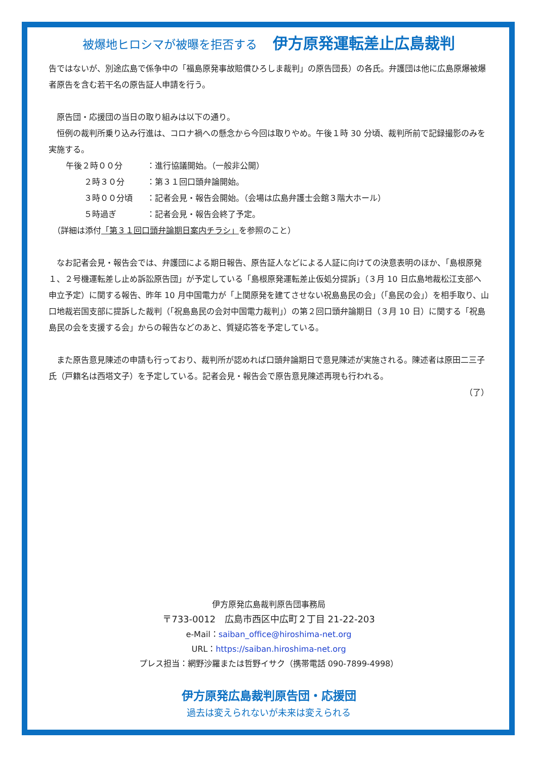被爆地ヒロシマが被曝を拒否する 伊方原発運転差止広島裁判
告ではないが、別途広島で係争中の「福島原発事故賠償ひろしま裁判」の原告団長）の各氏。弁護団は他に広島原爆被爆者原告を含む若干名の原告証人申請を行う。
　原告団・応援団の当日の取り組みは以下の通り。
　恒例の裁判所乗り込み行進は、コロナ禍への懸念から今回は取りやめ。午後１時 30 分頃、裁判所前で記録撮影のみを実施する。
| 午後２時００分 | ：進行協議開始。（一般非公開） |
| ２時３０分 | ：第３１回口頭弁論開始。 |
| ３時００分頃 | ：記者会見・報告会開始。（会場は広島弁護士会館３階大ホール） |
| ５時過ぎ | ：記者会見・報告会終了予定。 |
　（詳細は添付「第３１回口頭弁論期日案内チラシ」を参照のこと）
　なお記者会見・報告会では、弁護団による期日報告、原告証人などによる人証に向けての決意表明のほか、「島根原発１、２号機運転差し止め訴訟原告団」が予定している「島根原発運転差止仮処分提訴」（３月 10 日広島地裁松江支部へ申立予定）に関する報告、昨年 10 月中国電力が「上関原発を建てさせない祝島島民の会」（「島民の会」）を相手取り、山口地裁岩国支部に提訴した裁判（「祝島島民の会対中国電力裁判」）の第２回口頭弁論期日（３月 10 日）に関する「祝島島民の会を支援する会」からの報告などのあと、質疑応答を予定している。
　また原告意見陳述の申請も行っており、裁判所が認めれば口頭弁論期日で意見陳述が実施される。陳述者は原田二三子氏（戸籍名は西塔文子）を予定している。記者会見・報告会で原告意見陳述再現も行われる。
（了）
伊方原発広島裁判原告団事務局
〒733-0012　広島市西区中広町２丁目 21-22-203
e-Mail：saiban_office@hiroshima-net.org
URL：https://saiban.hiroshima-net.org
プレス担当：網野沙羅または哲野イサク（携帯電話 090-7899-4998）
伊方原発広島裁判原告団・応援団
過去は変えられないが未来は変えられる